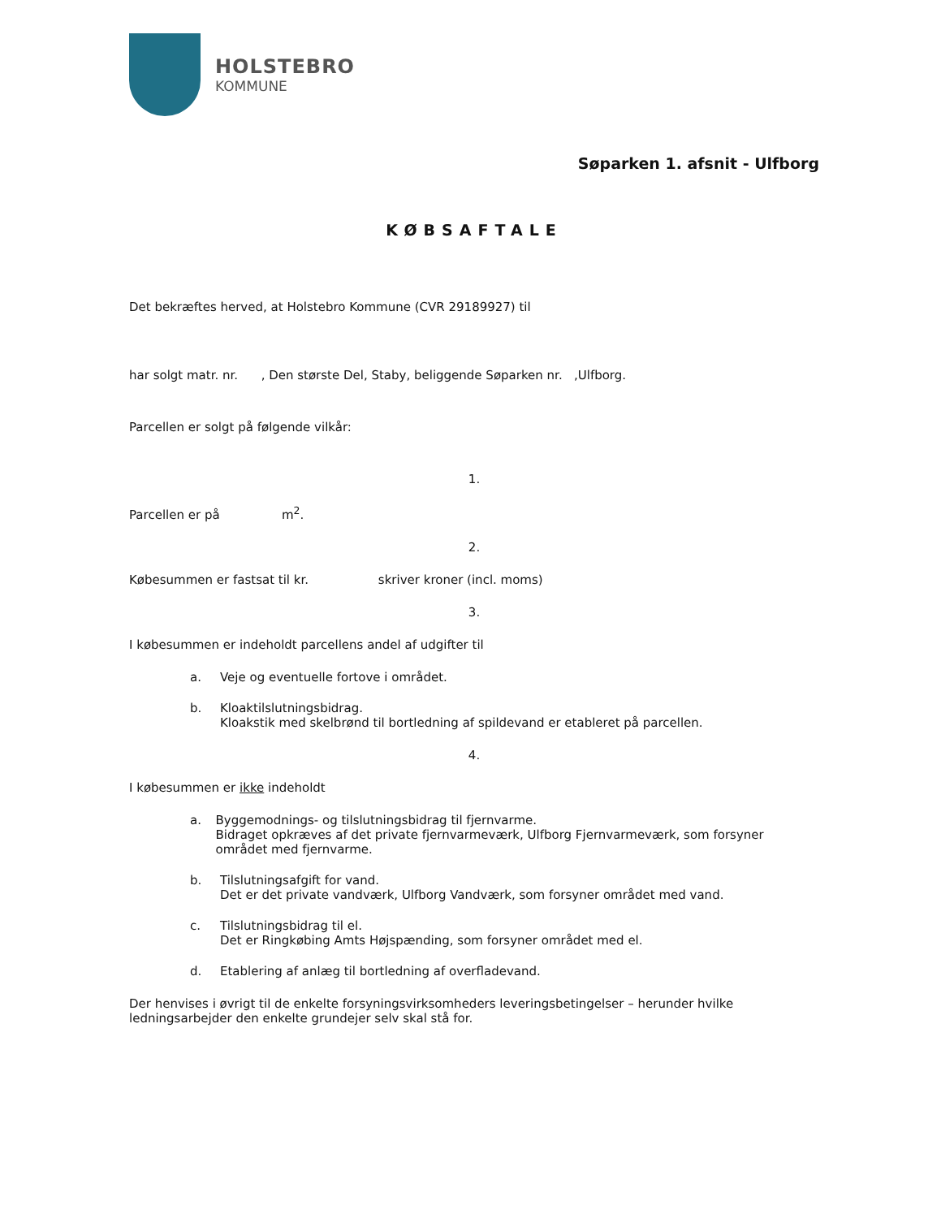HOLSTEBRO
KOMMUNE
Søparken 1. afsnit - Ulfborg
KØBSAFTALE
Det bekræftes herved, at Holstebro Kommune (CVR 29189927) til
har solgt matr. nr. , Den største Del, Staby, beliggende Søparken nr. ,Ulfborg.
Parcellen er solgt på følgende vilkår:
1.
Parcellen er på m<sup>2</sup>.
2.
Købesummen er fastsat til kr. skriver kroner (incl. moms)
3.
I købesummen er indeholdt parcellens andel af udgifter til
a. Veje og eventuelle fortove i området.
b. Kloaktilslutningsbidrag.
Kloakstik med skelbrønd til bortledning af spildevand er etableret på parcellen.
4.
I købesummen er ikke indeholdt
a. Byggemodnings- og tilslutningsbidrag til fjernvarme.
Bidraget opkræves af det private fjernvarmeværk, Ulfborg Fjernvarmeværk, som forsyner området med fjernvarme.
b. Tilslutningsafgift for vand.
Det er det private vandværk, Ulfborg Vandværk, som forsyner området med vand.
c. Tilslutningsbidrag til el.
Det er Ringkøbing Amts Højspænding, som forsyner området med el.
d. Etablering af anlæg til bortledning af overfladevand.
Der henvises i øvrigt til de enkelte forsyningsvirksomheders leveringsbetingelser – herunder hvilke ledningsarbejder den enkelte grundejer selv skal stå for.